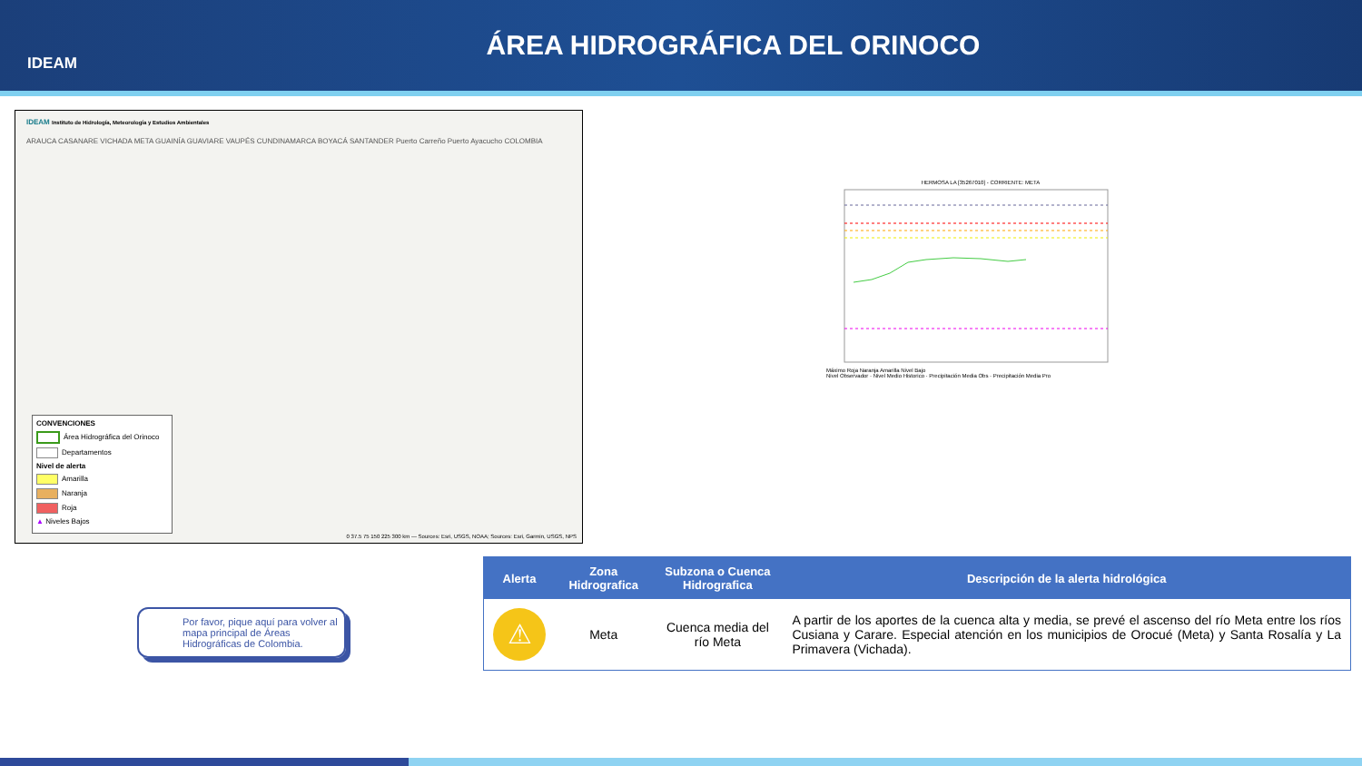IDEAM
ÁREA HIDROGRÁFICA DEL ORINOCO
IDEAM Instituto de Hidrología, Meteorología y Estudios Ambientales
ARAUCA CASANARE VICHADA META GUAINÍA GUAVIARE VAUPÉS CUNDINAMARCA BOYACÁ SANTANDER Puerto Carreño Puerto Ayacucho COLOMBIA
CONVENCIONES
Área Hidrográfica del Orinoco
Departamentos
Nivel de alerta
Amarilla
Naranja
Roja
▲ Niveles Bajos
0 37.5 75 150 225 300 km — Sources: Esri, USGS, NOAA; Sources: Esri, Garmin, USGS, NPS
HERMOSA LA [35267010] - CORRIENTE: META
Máximo Roja Naranja Amarilla Nivel Bajo
Nivel Observador · Nivel Medio Historico · Precipitación Media Obs · Precipitación Media Pro
Por favor, pique aquí para volver al mapa principal de Áreas Hidrográficas de Colombia.
| Alerta | Zona Hidrografica | Subzona o Cuenca Hidrografica | Descripción de la alerta hidrológica |
| --- | --- | --- | --- |
| ⚠ | Meta | Cuenca media del río Meta | A partir de los aportes de la cuenca alta y media, se prevé el ascenso del río Meta entre los ríos Cusiana y Carare. Especial atención en los municipios de Orocué (Meta) y Santa Rosalía y La Primavera (Vichada). |